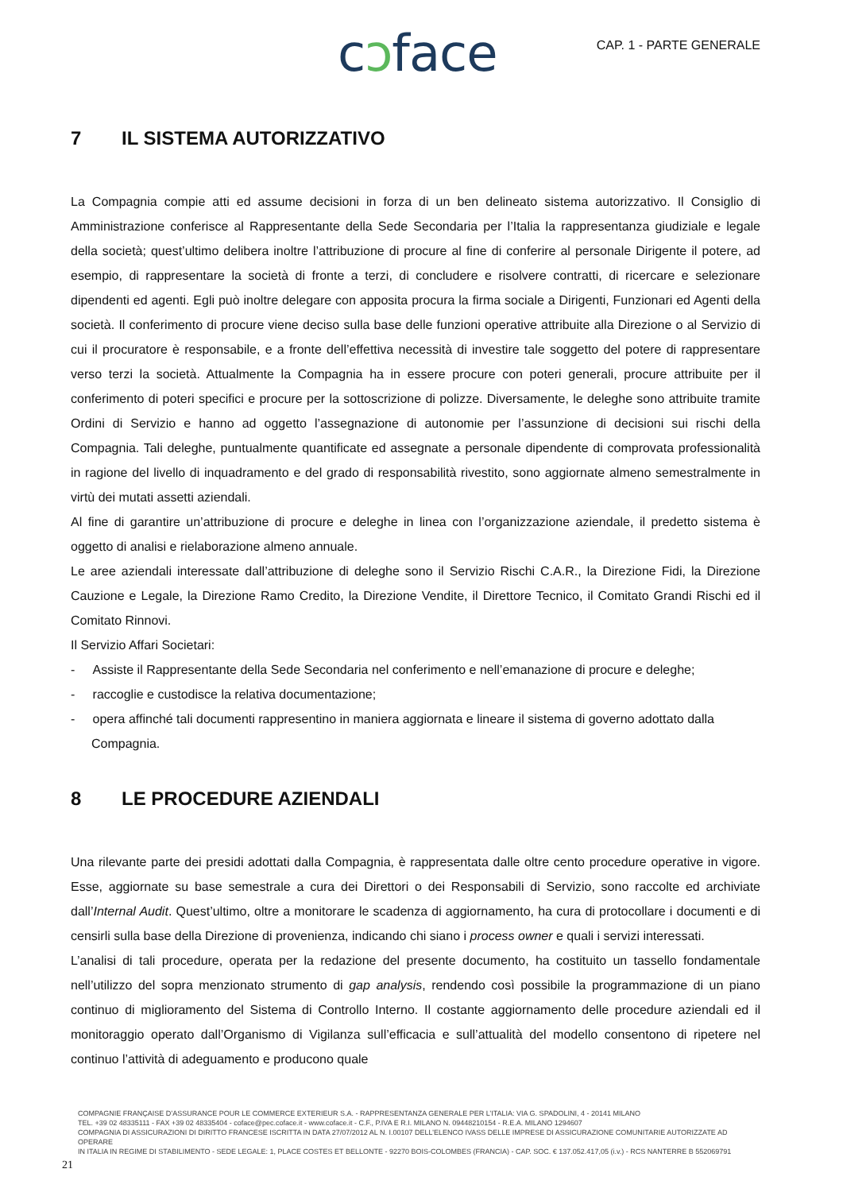cɔface CAP. 1 - PARTE GENERALE
7 IL SISTEMA AUTORIZZATIVO
La Compagnia compie atti ed assume decisioni in forza di un ben delineato sistema autorizzativo. Il Consiglio di Amministrazione conferisce al Rappresentante della Sede Secondaria per l’Italia la rappresentanza giudiziale e legale della società; quest’ultimo delibera inoltre l’attribuzione di procure al fine di conferire al personale Dirigente il potere, ad esempio, di rappresentare la società di fronte a terzi, di concludere e risolvere contratti, di ricercare e selezionare dipendenti ed agenti. Egli può inoltre delegare con apposita procura la firma sociale a Dirigenti, Funzionari ed Agenti della società. Il conferimento di procure viene deciso sulla base delle funzioni operative attribuite alla Direzione o al Servizio di cui il procuratore è responsabile, e a fronte dell’effettiva necessità di investire tale soggetto del potere di rappresentare verso terzi la società. Attualmente la Compagnia ha in essere procure con poteri generali, procure attribuite per il conferimento di poteri specifici e procure per la sottoscrizione di polizze. Diversamente, le deleghe sono attribuite tramite Ordini di Servizio e hanno ad oggetto l’assegnazione di autonomie per l’assunzione di decisioni sui rischi della Compagnia. Tali deleghe, puntualmente quantificate ed assegnate a personale dipendente di comprovata professionalità in ragione del livello di inquadramento e del grado di responsabilità rivestito, sono aggiornate almeno semestralmente in virtù dei mutati assetti aziendali.
Al fine di garantire un’attribuzione di procure e deleghe in linea con l’organizzazione aziendale, il predetto sistema è oggetto di analisi e rielaborazione almeno annuale.
Le aree aziendali interessate dall’attribuzione di deleghe sono il Servizio Rischi C.A.R., la Direzione Fidi, la Direzione Cauzione e Legale, la Direzione Ramo Credito, la Direzione Vendite, il Direttore Tecnico, il Comitato Grandi Rischi ed il Comitato Rinnovi.
Il Servizio Affari Societari:
- Assiste il Rappresentante della Sede Secondaria nel conferimento e nell’emanazione di procure e deleghe;
- raccoglie e custodisce la relativa documentazione;
- opera affinché tali documenti rappresentino in maniera aggiornata e lineare il sistema di governo adottato dalla Compagnia.
8 LE PROCEDURE AZIENDALI
Una rilevante parte dei presidi adottati dalla Compagnia, è rappresentata dalle oltre cento procedure operative in vigore. Esse, aggiornate su base semestrale a cura dei Direttori o dei Responsabili di Servizio, sono raccolte ed archiviate dall’Internal Audit. Quest’ultimo, oltre a monitorare le scadenza di aggiornamento, ha cura di protocollare i documenti e di censirli sulla base della Direzione di provenienza, indicando chi siano i process owner e quali i servizi interessati.
L’analisi di tali procedure, operata per la redazione del presente documento, ha costituito un tassello fondamentale nell’utilizzo del sopra menzionato strumento di gap analysis, rendendo così possibile la programmazione di un piano continuo di miglioramento del Sistema di Controllo Interno. Il costante aggiornamento delle procedure aziendali ed il monitoraggio operato dall’Organismo di Vigilanza sull’efficacia e sull’attualità del modello consentono di ripetere nel continuo l’attività di adeguamento e producono quale
COMPAGNIE FRANÇAISE D’ASSURANCE POUR LE COMMERCE EXTERIEUR S.A. - RAPPRESENTANZA GENERALE PER L’ITALIA: VIA G. SPADOLINI, 4 - 20141 MILANO
TEL. +39 02 48335111 - FAX +39 02 48335404 - coface@pec.coface.it - www.coface.it - C.F., P.IVA E R.I. MILANO N. 09448210154 - R.E.A. MILANO 1294607
COMPAGNIA DI ASSICURAZIONI DI DIRITTO FRANCESE ISCRITTA IN DATA 27/07/2012 AL N. I.00107 DELL’ELENCO IVASS DELLE IMPRESE DI ASSICURAZIONE COMUNITARIE AUTORIZZATE AD OPERARE
IN ITALIA IN REGIME DI STABILIMENTO - SEDE LEGALE: 1, PLACE COSTES ET BELLONTE - 92270 BOIS-COLOMBES (FRANCIA) - CAP. SOC. € 137.052.417,05 (i.v.) - RCS NANTERRE B 552069791
21